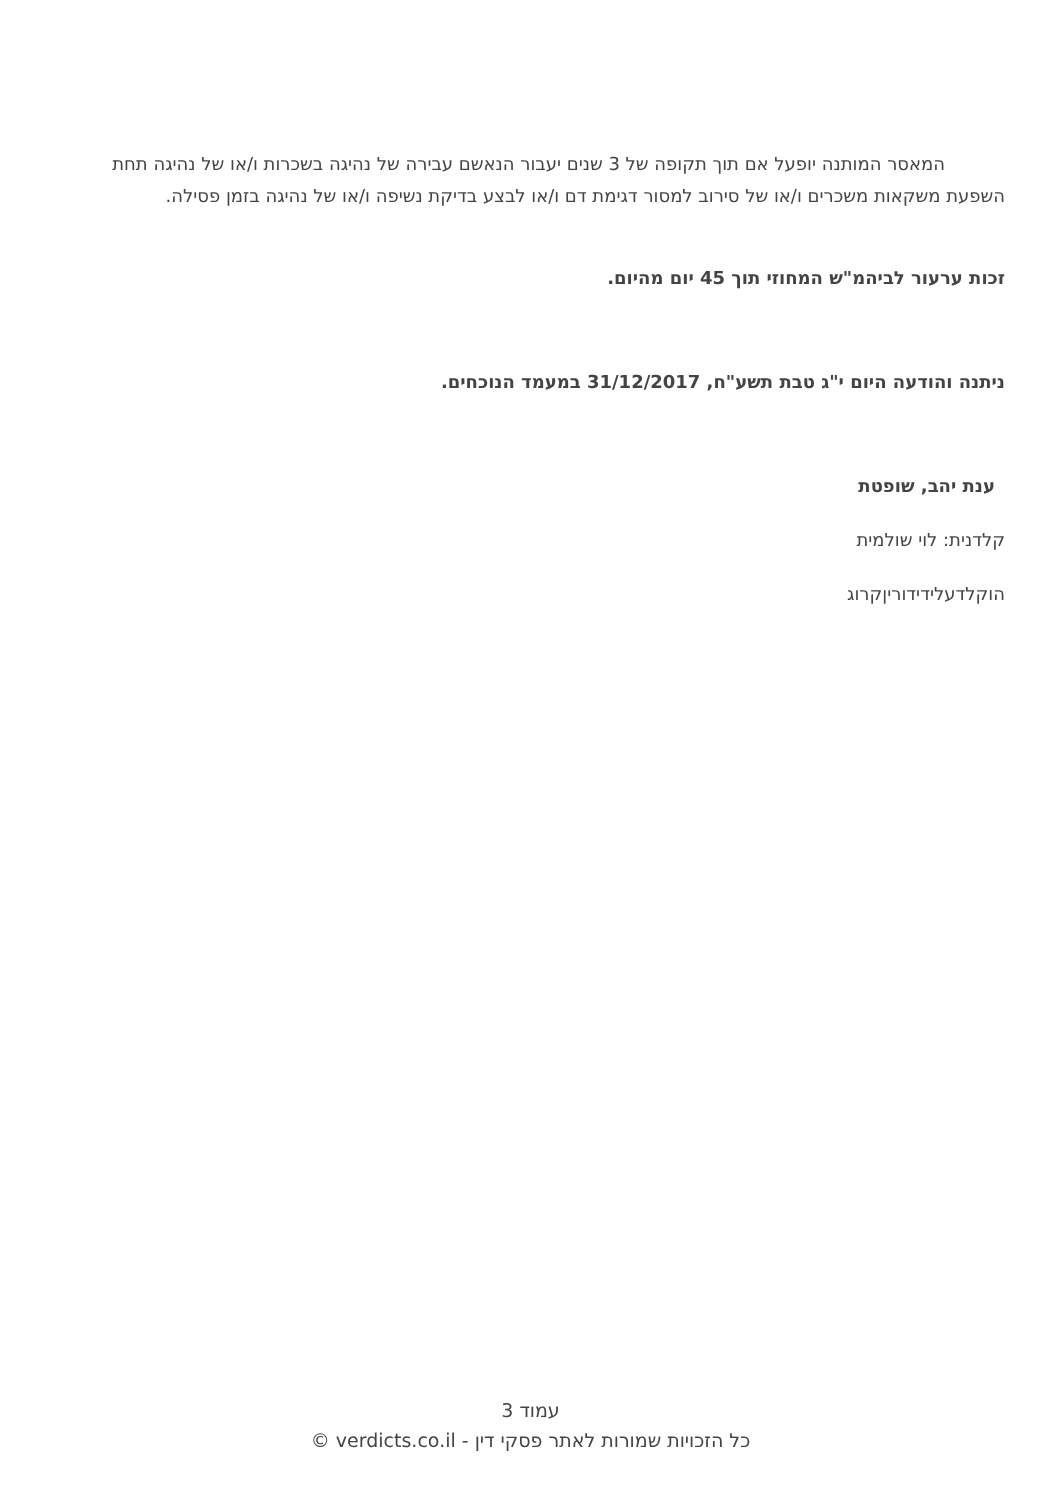המאסר המותנה יופעל אם תוך תקופה של 3 שנים יעבור הנאשם עבירה של נהיגה בשכרות ו/או של נהיגה תחת השפעת משקאות משכרים ו/או של סירוב למסור דגימת דם ו/או לבצע בדיקת נשיפה ו/או של נהיגה בזמן פסילה.
זכות ערעור לביהמ"ש המחוזי תוך 45 יום מהיום.
ניתנה והודעה היום י"ג טבת תשע"ח, 31/12/2017 במעמד הנוכחים.
ענת יהב, שופטת
קלדנית: לוי שולמית
הוקלדעלידידורין​קרוג
עמוד 3
כל הזכויות שמורות לאתר פסקי דין - verdicts.co.il ©